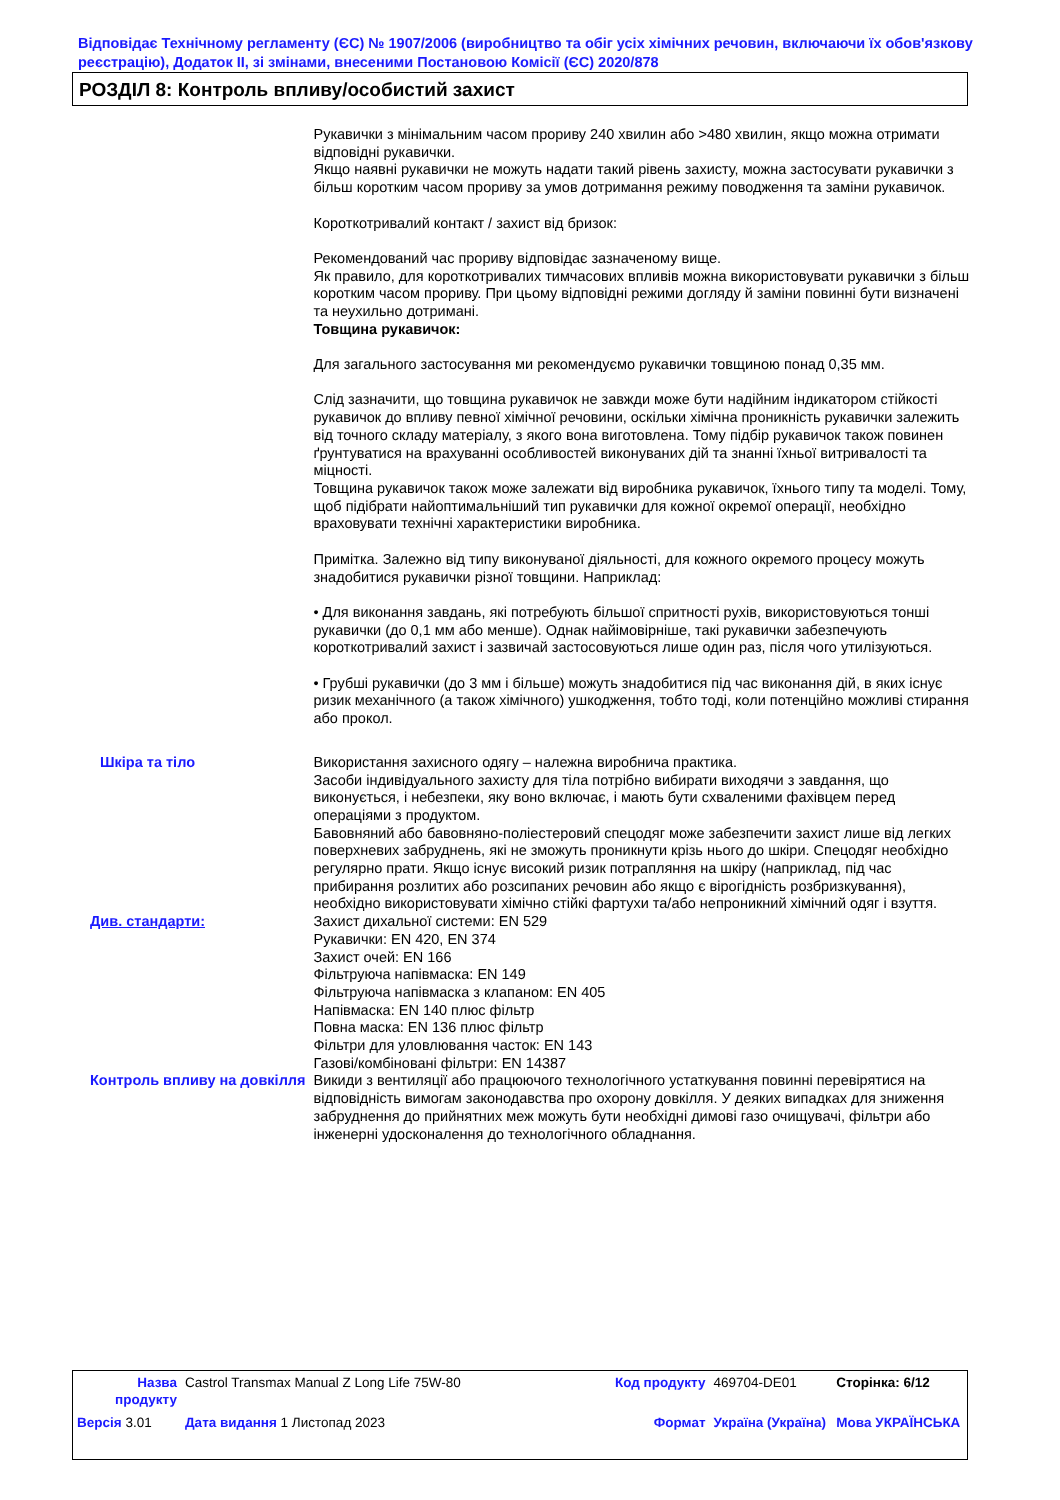Відповідає Технічному регламенту (ЄС) № 1907/2006 (виробництво та обіг усіх хімічних речовин, включаючи їх обов'язкову реєстрацію), Додаток II, зі змінами, внесеними Постановою Комісії (ЄС) 2020/878
РОЗДІЛ 8: Контроль впливу/особистий захист
Рукавички з мінімальним часом прориву 240 хвилин або >480 хвилин, якщо можна отримати відповідні рукавички.
Якщо наявні рукавички не можуть надати такий рівень захисту, можна застосувати рукавички з більш коротким часом прориву за умов дотримання режиму поводження та заміни рукавичок.
Короткотривалий контакт / захист від бризок:
Рекомендований час прориву відповідає зазначеному вище.
Як правило, для короткотривалих тимчасових впливів можна використовувати рукавички з більш коротким часом прориву. При цьому відповідні режими догляду й заміни повинні бути визначені та неухильно дотримані.
Товщина рукавичок:
Для загального застосування ми рекомендуємо рукавички товщиною понад 0,35 мм.
Слід зазначити, що товщина рукавичок не завжди може бути надійним індикатором стійкості рукавичок до впливу певної хімічної речовини, оскільки хімічна проникність рукавички залежить від точного складу матеріалу, з якого вона виготовлена. Тому підбір рукавичок також повинен ґрунтуватися на врахуванні особливостей виконуваних дій та знанні їхньої витривалості та міцності.
Товщина рукавичок також може залежати від виробника рукавичок, їхнього типу та моделі. Тому, щоб підібрати найоптимальніший тип рукавички для кожної окремої операції, необхідно враховувати технічні характеристики виробника.
Примітка. Залежно від типу виконуваної діяльності, для кожного окремого процесу можуть знадобитися рукавички різної товщини. Наприклад:
• Для виконання завдань, які потребують більшої спритності рухів, використовуються тонші рукавички (до 0,1 мм або менше). Однак найімовірніше, такі рукавички забезпечують короткотривалий захист і зазвичай застосовуються лише один раз, після чого утилізуються.
• Грубші рукавички (до 3 мм і більше) можуть знадобитися під час виконання дій, в яких існує ризик механічного (а також хімічного) ушкодження, тобто тоді, коли потенційно можливі стирання або прокол.
Шкіра та тіло Використання захисного одягу – належна виробнича практика.
Засоби індивідуального захисту для тіла потрібно вибирати виходячи з завдання, що виконується, і небезпеки, яку воно включає, і мають бути схваленими фахівцем перед операціями з продуктом.
Бавовняний або бавовняно-поліестеровий спецодяг може забезпечити захист лише від легких поверхневих забруднень, які не зможуть проникнути крізь нього до шкіри. Спецодяг необхідно регулярно прати. Якщо існує високий ризик потрапляння на шкіру (наприклад, під час прибирання розлитих або розсипаних речовин або якщо є вірогідність розбризкування), необхідно використовувати хімічно стійкі фартухи та/або непроникний хімічний одяг і взуття.
Див. стандарти: Захист дихальної системи: EN 529
Рукавички: EN 420, EN 374
Захист очей: EN 166
Фільтруюча напівмаска: EN 149
Фільтруюча напівмаска з клапаном: EN 405
Напівмаска: EN 140 плюс фільтр
Повна маска: EN 136 плюс фільтр
Фільтри для уловлювання часток: EN 143
Газові/комбіновані фільтри: EN 14387
Контроль впливу на довкілля Викиди з вентиляції або працюючого технологічного устаткування повинні перевірятися на відповідність вимогам законодавства про охорону довкілля. У деяких випадках для зниження забруднення до прийнятних меж можуть бути необхідні димові газо очищувачі, фільтри або інженерні удосконалення до технологічного обладнання.
| Назва продукту | Castrol Transmax Manual Z Long Life 75W-80 | Код продукту | 469704-DE01 | Сторінка: 6/12 |
| Версія 3.01 | Дата видання 1 Листопад 2023 | Формат | Україна (Україна) | Мова УКРАЇНСЬКА |